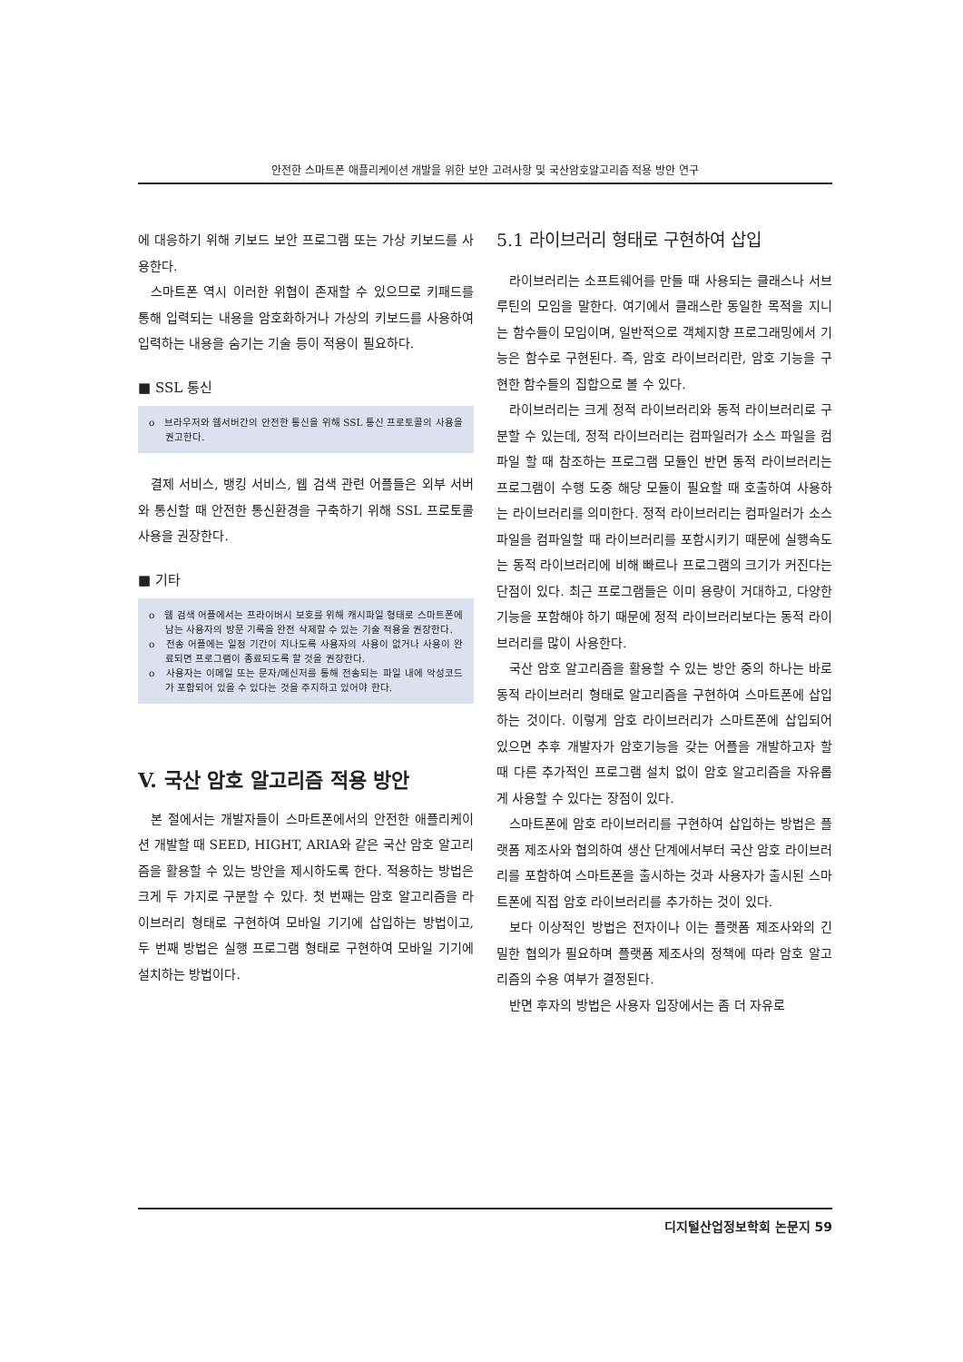안전한 스마트폰 애플리케이션 개발을 위한 보안 고려사항 및 국산암호알고리즘 적용 방안 연구
에 대응하기 위해 키보드 보안 프로그램 또는 가상 키보드를 사용한다.
스마트폰 역시 이러한 위협이 존재할 수 있으므로 키패드를 통해 입력되는 내용을 암호화하거나 가상의 키보드를 사용하여 입력하는 내용을 숨기는 기술 등이 적용이 필요하다.
■ SSL 통신
o 브라우저와 웹서버간의 안전한 통신을 위해 SSL 통신 프로토콜의 사용을 권고한다.
결제 서비스, 뱅킹 서비스, 웹 검색 관련 어플들은 외부 서버와 통신할 때 안전한 통신환경을 구축하기 위해 SSL 프로토콜 사용을 권장한다.
■ 기타
o 웹 검색 어플에서는 프라이버시 보호를 위해 캐시파일 형태로 스마트폰에 남는 사용자의 방문 기록을 완전 삭제할 수 있는 기술 적용을 권장한다.
o 전송 어플에는 일정 기간이 지나도록 사용자의 사용이 없거나 사용이 완료되면 프로그램이 종료되도록 할 것을 권장한다.
o 사용자는 이메일 또는 문자/메신저를 통해 전송되는 파일 내에 악성코드가 포함되어 있을 수 있다는 것을 주지하고 있어야 한다.
V. 국산 암호 알고리즘 적용 방안
본 절에서는 개발자들이 스마트폰에서의 안전한 애플리케이션 개발할 때 SEED, HIGHT, ARIA와 같은 국산 암호 알고리즘을 활용할 수 있는 방안을 제시하도록 한다. 적용하는 방법은 크게 두 가지로 구분할 수 있다. 첫 번째는 암호 알고리즘을 라이브러리 형태로 구현하여 모바일 기기에 삽입하는 방법이고, 두 번째 방법은 실행 프로그램 형태로 구현하여 모바일 기기에 설치하는 방법이다.
5.1 라이브러리 형태로 구현하여 삽입
라이브러리는 소프트웨어를 만들 때 사용되는 클래스나 서브루틴의 모임을 말한다. 여기에서 클래스란 동일한 목적을 지니는 함수들이 모임이며, 일반적으로 객체지향 프로그래밍에서 기능은 함수로 구현된다. 즉, 암호 라이브러리란, 암호 기능을 구현한 함수들의 집합으로 볼 수 있다.
라이브러리는 크게 정적 라이브러리와 동적 라이브러리로 구분할 수 있는데, 정적 라이브러리는 컴파일러가 소스 파일을 컴파일 할 때 참조하는 프로그램 모듈인 반면 동적 라이브러리는 프로그램이 수행 도중 해당 모듈이 필요할 때 호출하여 사용하는 라이브러리를 의미한다. 정적 라이브러리는 컴파일러가 소스 파일을 컴파일할 때 라이브러리를 포함시키기 때문에 실행속도는 동적 라이브러리에 비해 빠르나 프로그램의 크기가 커진다는 단점이 있다. 최근 프로그램들은 이미 용량이 거대하고, 다양한 기능을 포함해야 하기 때문에 정적 라이브러리보다는 동적 라이브러리를 많이 사용한다.
국산 암호 알고리즘을 활용할 수 있는 방안 중의 하나는 바로 동적 라이브러리 형태로 알고리즘을 구현하여 스마트폰에 삽입하는 것이다. 이렇게 암호 라이브러리가 스마트폰에 삽입되어 있으면 추후 개발자가 암호기능을 갖는 어플을 개발하고자 할 때 다른 추가적인 프로그램 설치 없이 암호 알고리즘을 자유롭게 사용할 수 있다는 장점이 있다.
스마트폰에 암호 라이브러리를 구현하여 삽입하는 방법은 플랫폼 제조사와 협의하여 생산 단계에서부터 국산 암호 라이브러리를 포함하여 스마트폰을 출시하는 것과 사용자가 출시된 스마트폰에 직접 암호 라이브러리를 추가하는 것이 있다.
보다 이상적인 방법은 전자이나 이는 플랫폼 제조사와의 긴밀한 협의가 필요하며 플랫폼 제조사의 정책에 따라 암호 알고리즘의 수용 여부가 결정된다.
반면 후자의 방법은 사용자 입장에서는 좀 더 자유로
디지털산업정보학회 논문지 59